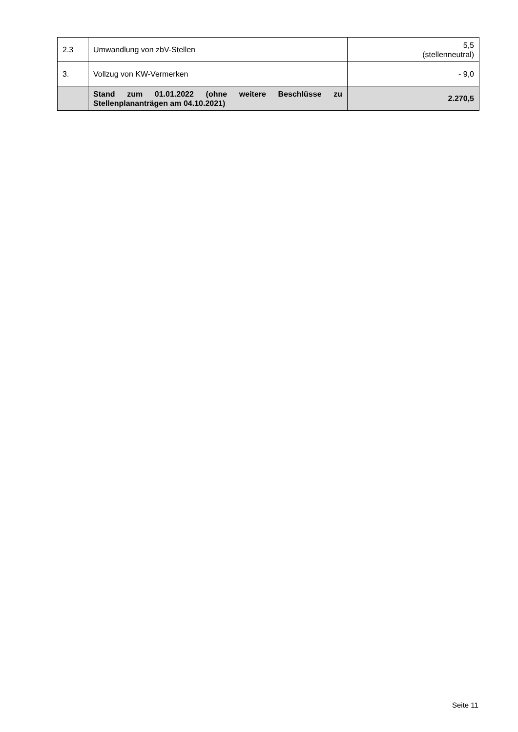| 2.3 | Umwandlung von zbV-Stellen | 5,5 (stellenneutral) |
| 3. | Vollzug von KW-Vermerken | - 9,0 |
| | Stand zum 01.01.2022 (ohne weitere Beschlüsse zu Stellenplananträgen am 04.10.2021) | 2.270,5 |
Seite 11